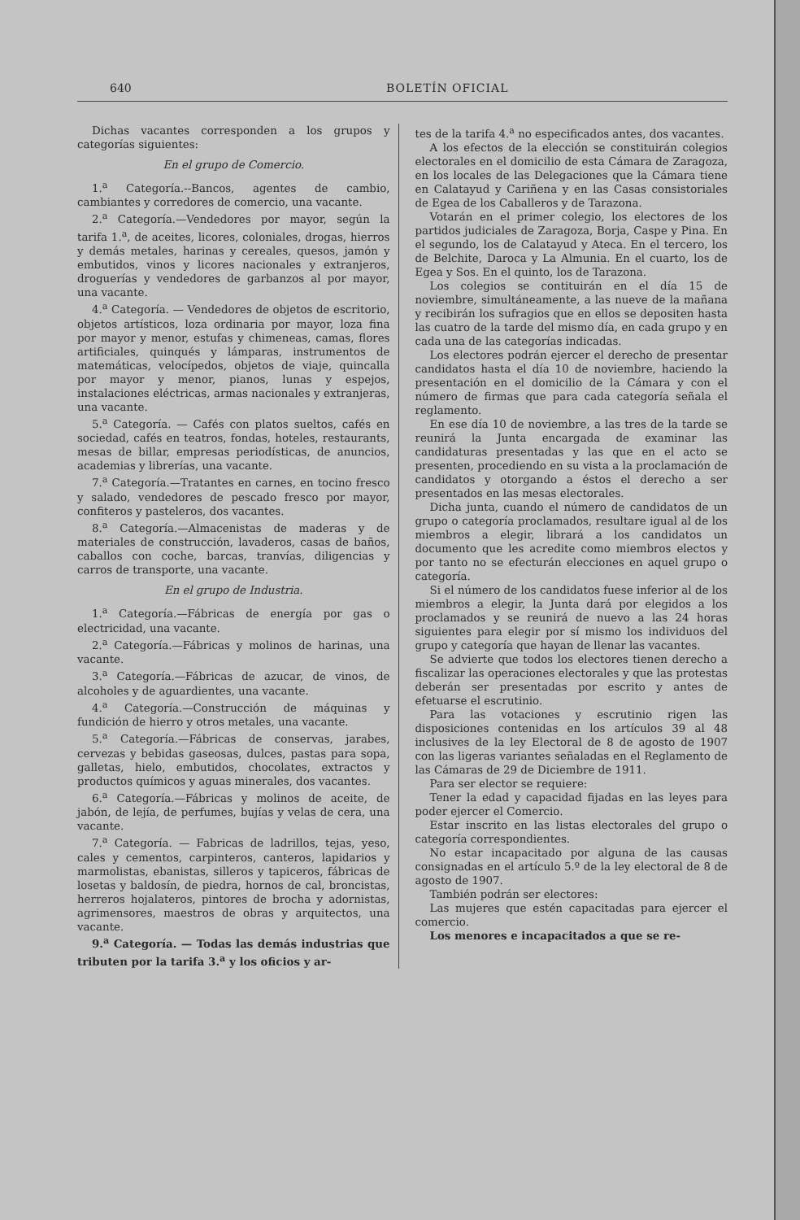640 BOLETÍN OFICIAL
Dichas vacantes corresponden a los grupos y categorías siguientes:
En el grupo de Comercio.
1.<sup>a</sup> Categoría.--Bancos, agentes de cambio, cambiantes y corredores de comercio, una vacante.
2.<sup>a</sup> Categoría.—Vendedores por mayor, según la tarifa 1.<sup>a</sup>, de aceites, licores, coloniales, drogas, hierros y demás metales, harinas y cereales, quesos, jamón y embutidos, vinos y licores nacionales y extranjeros, droguerías y vendedores de garbanzos al por mayor, una vacante.
4.<sup>a</sup> Categoría. — Vendedores de objetos de escritorio, objetos artísticos, loza ordinaria por mayor, loza fina por mayor y menor, estufas y chimeneas, camas, flores artificiales, quinqués y lámparas, instrumentos de matemáticas, velocípedos, objetos de viaje, quincalla por mayor y menor, pianos, lunas y espejos, instalaciones eléctricas, armas nacionales y extranjeras, una vacante.
5.<sup>a</sup> Categoría. — Cafés con platos sueltos, cafés en sociedad, cafés en teatros, fondas, hoteles, restaurants, mesas de billar, empresas periodísticas, de anuncios, academias y librerías, una vacante.
7.<sup>a</sup> Categoría.—Tratantes en carnes, en tocino fresco y salado, vendedores de pescado fresco por mayor, confiteros y pasteleros, dos vacantes.
8.<sup>a</sup> Categoría.—Almacenistas de maderas y de materiales de construcción, lavaderos, casas de baños, caballos con coche, barcas, tranvías, diligencias y carros de transporte, una vacante.
En el grupo de Industria.
1.<sup>a</sup> Categoría.—Fábricas de energía por gas o electricidad, una vacante.
2.<sup>a</sup> Categoría.—Fábricas y molinos de harinas, una vacante.
3.<sup>a</sup> Categoría.—Fábricas de azucar, de vinos, de alcoholes y de aguardientes, una vacante.
4.<sup>a</sup> Categoría.—Construcción de máquinas y fundición de hierro y otros metales, una vacante.
5.<sup>a</sup> Categoría.—Fábricas de conservas, jarabes, cervezas y bebidas gaseosas, dulces, pastas para sopa, galletas, hielo, embutidos, chocolates, extractos y productos químicos y aguas minerales, dos vacantes.
6.<sup>a</sup> Categoría.—Fábricas y molinos de aceite, de jabón, de lejía, de perfumes, bujías y velas de cera, una vacante.
7.<sup>a</sup> Categoría. — Fabricas de ladrillos, tejas, yeso, cales y cementos, carpinteros, canteros, lapidarios y marmolistas, ebanistas, silleros y tapiceros, fábricas de losetas y baldosín, de piedra, hornos de cal, broncistas, herreros hojalateros, pintores de brocha y adornistas, agrimensores, maestros de obras y arquitectos, una vacante.
9.<sup>a</sup> Categoría. — Todas las demás industrias que tributen por la tarifa 3.<sup>a</sup> y los oficios y ar-
tes de la tarifa 4.<sup>a</sup> no especificados antes, dos vacantes.
A los efectos de la elección se constituirán colegios electorales en el domicilio de esta Cámara de Zaragoza, en los locales de las Delegaciones que la Cámara tiene en Calatayud y Cariñena y en las Casas consistoriales de Egea de los Caballeros y de Tarazona.
Votarán en el primer colegio, los electores de los partidos judiciales de Zaragoza, Borja, Caspe y Pina. En el segundo, los de Calatayud y Ateca. En el tercero, los de Belchite, Daroca y La Almunia. En el cuarto, los de Egea y Sos. En el quinto, los de Tarazona.
Los colegios se contituirán en el día 15 de noviembre, simultáneamente, a las nueve de la mañana y recibirán los sufragios que en ellos se depositen hasta las cuatro de la tarde del mismo día, en cada grupo y en cada una de las categorías indicadas.
Los electores podrán ejercer el derecho de presentar candidatos hasta el día 10 de noviembre, haciendo la presentación en el domicilio de la Cámara y con el número de firmas que para cada categoría señala el reglamento.
En ese día 10 de noviembre, a las tres de la tarde se reunirá la Junta encargada de examinar las candidaturas presentadas y las que en el acto se presenten, procediendo en su vista a la proclamación de candidatos y otorgando a éstos el derecho a ser presentados en las mesas electorales.
Dicha junta, cuando el número de candidatos de un grupo o categoría proclamados, resultare igual al de los miembros a elegir, librará a los candidatos un documento que les acredite como miembros electos y por tanto no se efecturán elecciones en aquel grupo o categoría.
Si el número de los candidatos fuese inferior al de los miembros a elegir, la Junta dará por elegidos a los proclamados y se reunirá de nuevo a las 24 horas siguientes para elegir por sí mismo los individuos del grupo y categoría que hayan de llenar las vacantes.
Se advierte que todos los electores tienen derecho a fiscalizar las operaciones electorales y que las protestas deberán ser presentadas por escrito y antes de efetuarse el escrutinio.
Para las votaciones y escrutinio rigen las disposiciones contenidas en los artículos 39 al 48 inclusives de la ley Electoral de 8 de agosto de 1907 con las ligeras variantes señaladas en el Reglamento de las Cámaras de 29 de Diciembre de 1911.
Para ser elector se requiere:
Tener la edad y capacidad fijadas en las leyes para poder ejercer el Comercio.
Estar inscrito en las listas electorales del grupo o categoría correspondientes.
No estar incapacitado por alguna de las causas consignadas en el artículo 5.º de la ley electoral de 8 de agosto de 1907.
También podrán ser electores:
Las mujeres que estén capacitadas para ejercer el comercio.
Los menores e incapacitados a que se re-